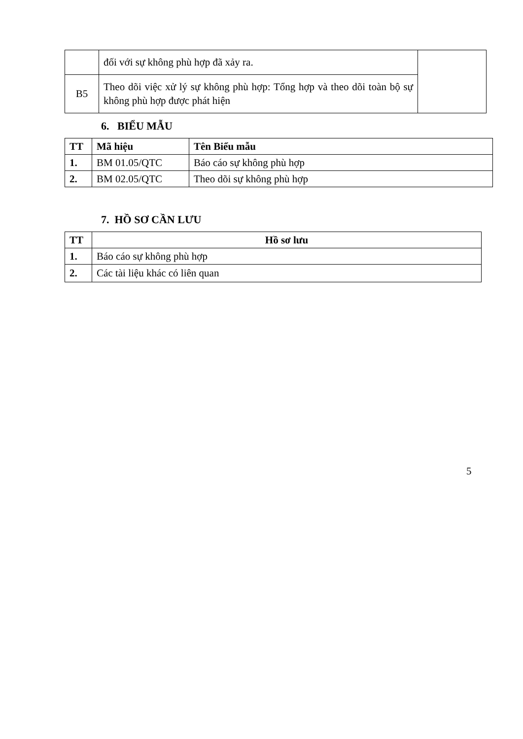| | đối với sự không phù hợp đã xảy ra. | |
| B5 | Theo dõi việc xử lý sự không phù hợp: Tổng hợp và theo dõi toàn bộ sự không phù hợp được phát hiện | |
6. BIỂU MẪU
| TT | Mã hiệu | Tên Biểu mẫu |
| --- | --- | --- |
| 1. | BM 01.05/QTC | Báo cáo sự không phù hợp |
| 2. | BM 02.05/QTC | Theo dõi sự không phù hợp |
7. HỒ SƠ CẦN LƯU
| TT | Hồ sơ lưu |
| --- | --- |
| 1. | Báo cáo sự không phù hợp |
| 2. | Các tài liệu khác có liên quan |
5